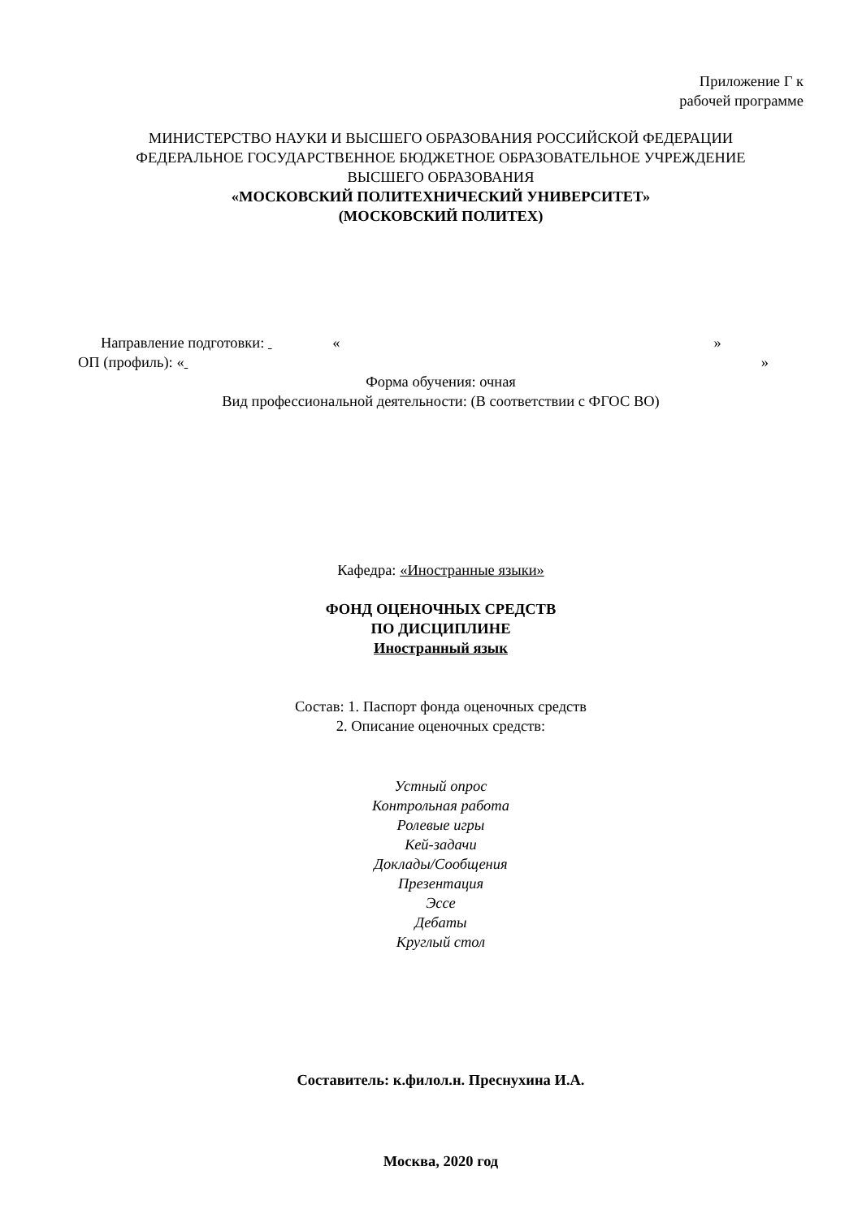Приложение Г к
рабочей программе
МИНИСТЕРСТВО НАУКИ И ВЫСШЕГО ОБРАЗОВАНИЯ РОССИЙСКОЙ ФЕДЕРАЦИИ
ФЕДЕРАЛЬНОЕ ГОСУДАРСТВЕННОЕ БЮДЖЕТНОЕ ОБРАЗОВАТЕЛЬНОЕ УЧРЕЖДЕНИЕ
ВЫСШЕГО ОБРАЗОВАНИЯ
«МОСКОВСКИЙ ПОЛИТЕХНИЧЕСКИЙ УНИВЕРСИТЕТ»
(МОСКОВСКИЙ ПОЛИТЕХ)
Направление подготовки: « »
ОП (профиль): « »
Форма обучения: очная
Вид профессиональной деятельности: (В соответствии с ФГОС ВО)
Кафедра: «Иностранные языки»
ФОНД ОЦЕНОЧНЫХ СРЕДСТВ
ПО ДИСЦИПЛИНЕ
Иностранный язык
Состав: 1. Паспорт фонда оценочных средств
2. Описание оценочных средств:
Устный опрос
Контрольная работа
Ролевые игры
Кей-задачи
Доклады/Сообщения
Презентация
Эссе
Дебаты
Круглый стол
Составитель: к.филол.н. Преснухина И.А.
Москва, 2020 год